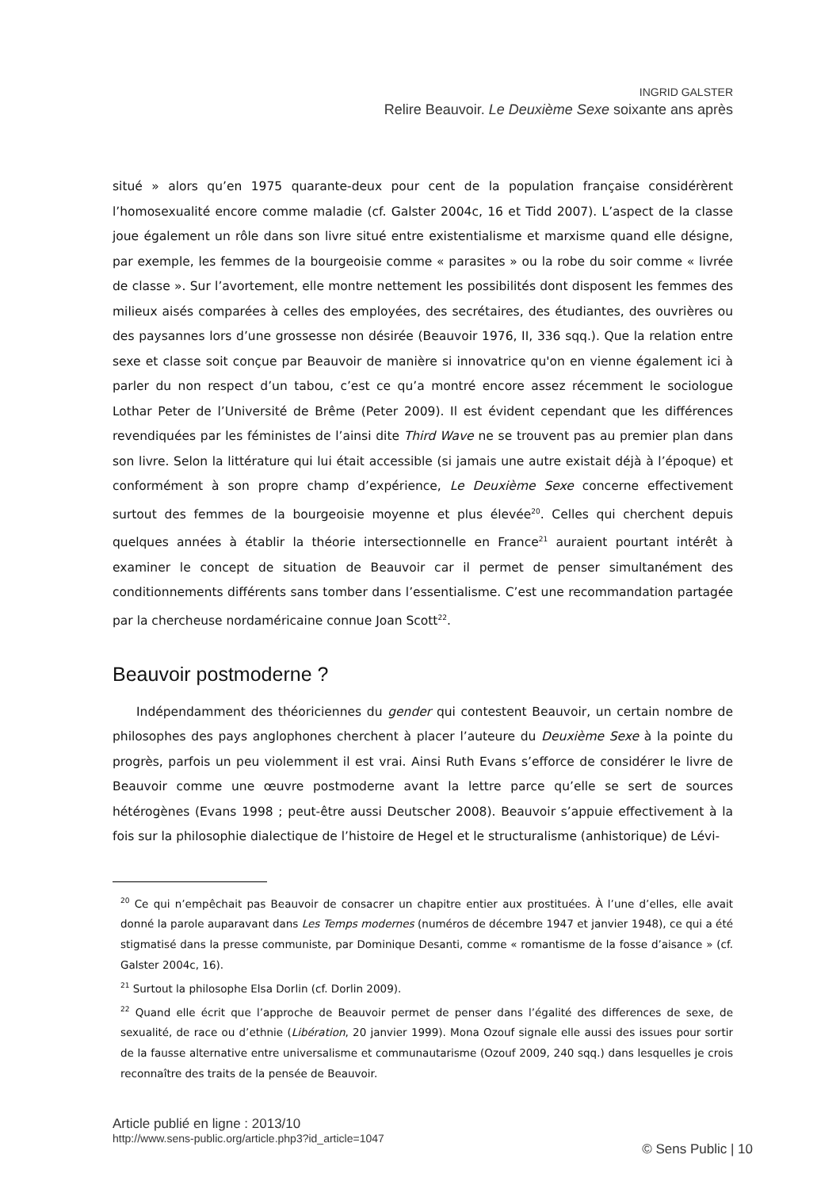INGRID GALSTER
Relire Beauvoir. Le Deuxième Sexe soixante ans après
situé » alors qu’en 1975 quarante-deux pour cent de la population française considérèrent l’homosexualité encore comme maladie (cf. Galster 2004c, 16 et Tidd 2007). L’aspect de la classe joue également un rôle dans son livre situé entre existentialisme et marxisme quand elle désigne, par exemple, les femmes de la bourgeoisie comme « parasites » ou la robe du soir comme « livrée de classe ». Sur l’avortement, elle montre nettement les possibilités dont disposent les femmes des milieux aisés comparées à celles des employées, des secrétaires, des étudiantes, des ouvrières ou des paysannes lors d’une grossesse non désirée (Beauvoir 1976, II, 336 sqq.). Que la relation entre sexe et classe soit conçue par Beauvoir de manière si innovatrice qu'on en vienne également ici à parler du non respect d’un tabou, c’est ce qu’a montré encore assez récemment le sociologue Lothar Peter de l’Université de Brême (Peter 2009). Il est évident cependant que les différences revendiquées par les féministes de l’ainsi dite Third Wave ne se trouvent pas au premier plan dans son livre. Selon la littérature qui lui était accessible (si jamais une autre existait déjà à l’époque) et conformément à son propre champ d’expérience, Le Deuxième Sexe concerne effectivement surtout des femmes de la bourgeoisie moyenne et plus élevée<sup>20</sup>. Celles qui cherchent depuis quelques années à établir la théorie intersectionnelle en France<sup>21</sup> auraient pourtant intérêt à examiner le concept de situation de Beauvoir car il permet de penser simultanément des conditionnements différents sans tomber dans l’essentialisme. C’est une recommandation partagée par la chercheuse nordaméricaine connue Joan Scott<sup>22</sup>.
Beauvoir postmoderne ?
Indépendamment des théoriciennes du gender qui contestent Beauvoir, un certain nombre de philosophes des pays anglophones cherchent à placer l’auteure du Deuxième Sexe à la pointe du progrès, parfois un peu violemment il est vrai. Ainsi Ruth Evans s’efforce de considérer le livre de Beauvoir comme une œuvre postmoderne avant la lettre parce qu’elle se sert de sources hétérogènes (Evans 1998 ; peut-être aussi Deutscher 2008). Beauvoir s’appuie effectivement à la fois sur la philosophie dialectique de l’histoire de Hegel et le structuralisme (anhistorique) de Lévi-
<sup>20</sup> Ce qui n’empêchait pas Beauvoir de consacrer un chapitre entier aux prostituées. À l’une d’elles, elle avait donné la parole auparavant dans Les Temps modernes (numéros de décembre 1947 et janvier 1948), ce qui a été stigmatisé dans la presse communiste, par Dominique Desanti, comme « romantisme de la fosse d’aisance » (cf. Galster 2004c, 16).
<sup>21</sup> Surtout la philosophe Elsa Dorlin (cf. Dorlin 2009).
<sup>22</sup> Quand elle écrit que l’approche de Beauvoir permet de penser dans l’égalité des differences de sexe, de sexualité, de race ou d’ethnie (Libération, 20 janvier 1999). Mona Ozouf signale elle aussi des issues pour sortir de la fausse alternative entre universalisme et communautarisme (Ozouf 2009, 240 sqq.) dans lesquelles je crois reconnaître des traits de la pensée de Beauvoir.
Article publié en ligne : 2013/10
http://www.sens-public.org/article.php3?id_article=1047
© Sens Public | 10